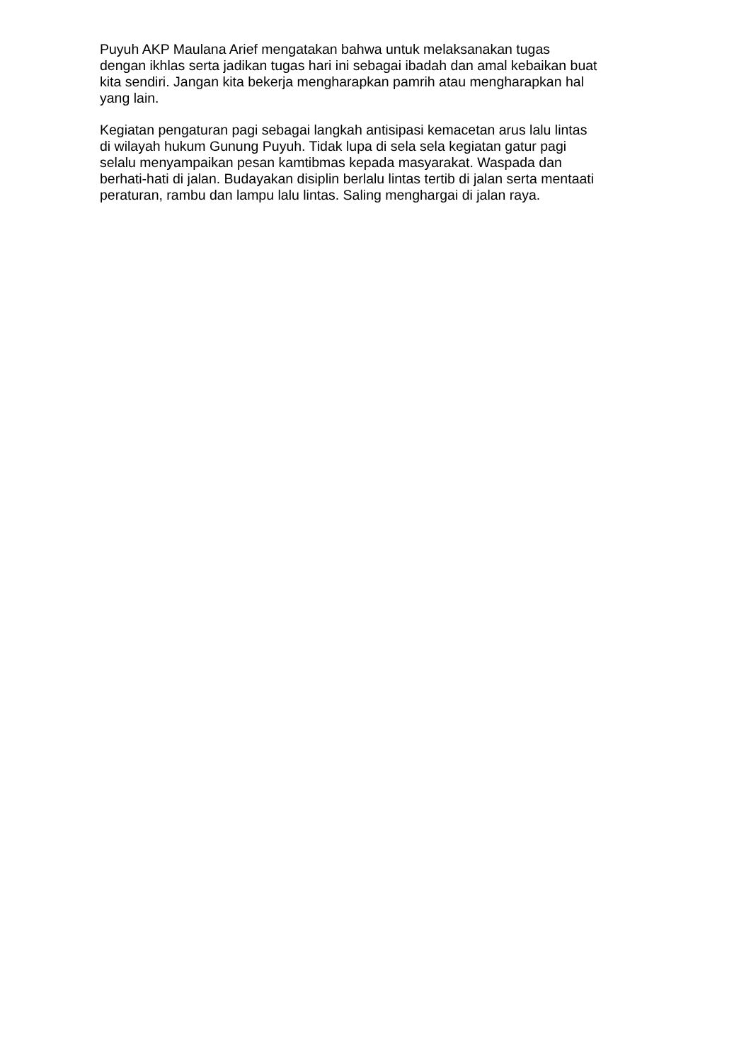Puyuh AKP Maulana Arief mengatakan bahwa untuk melaksanakan tugas dengan ikhlas serta jadikan tugas hari ini sebagai ibadah dan amal kebaikan buat kita sendiri. Jangan kita bekerja mengharapkan pamrih atau mengharapkan hal yang lain.
Kegiatan pengaturan pagi sebagai langkah antisipasi kemacetan arus lalu lintas di wilayah hukum Gunung Puyuh. Tidak lupa di sela sela kegiatan gatur pagi selalu menyampaikan pesan kamtibmas kepada masyarakat. Waspada dan berhati-hati di jalan. Budayakan disiplin berlalu lintas tertib di jalan serta mentaati peraturan, rambu dan lampu lalu lintas. Saling menghargai di jalan raya.